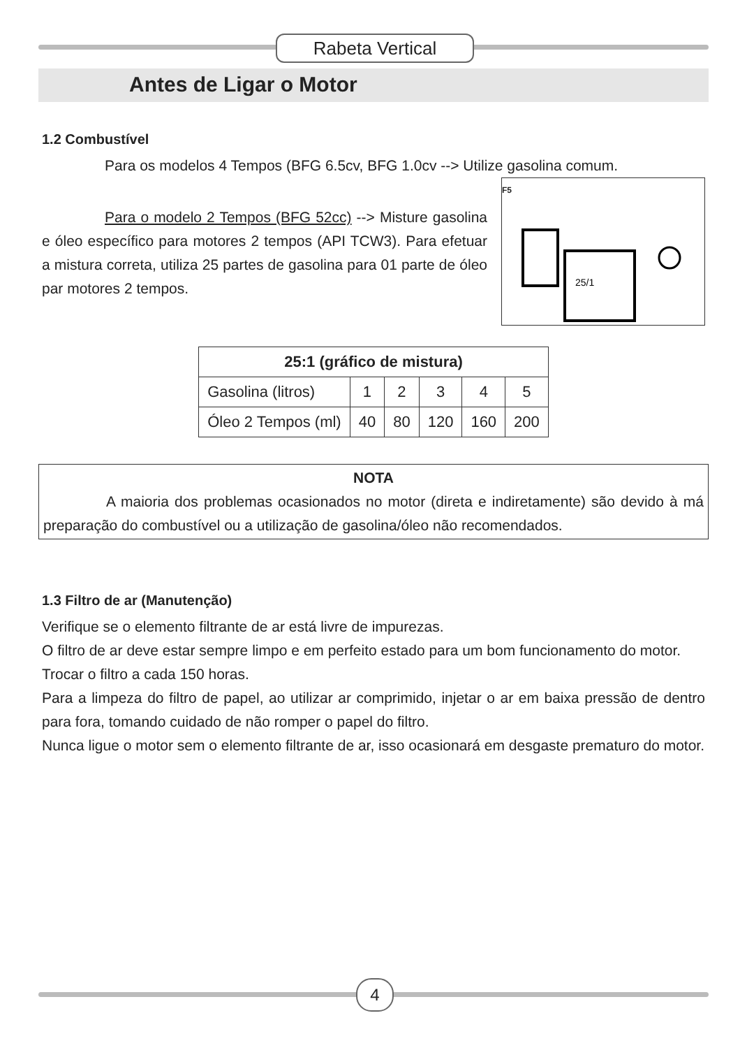Rabeta Vertical
Antes de Ligar o Motor
1.2 Combustível
Para os modelos 4 Tempos (BFG 6.5cv, BFG 1.0cv --> Utilize gasolina comum.
F5
25/1
Para o modelo 2 Tempos (BFG 52cc) --> Misture gasolina e óleo específico para motores 2 tempos (API TCW3). Para efetuar a mistura correta, utiliza 25 partes de gasolina para 01 parte de óleo par motores 2 tempos.
| 25:1 (gráfico de mistura) | | | | | |
| --- | --- | --- | --- | --- | --- |
| Gasolina (litros) | 1 | 2 | 3 | 4 | 5 |
| Óleo 2 Tempos (ml) | 40 | 80 | 120 | 160 | 200 |
NOTA
A maioria dos problemas ocasionados no motor (direta e indiretamente) são devido à má preparação do combustível ou a utilização de gasolina/óleo não recomendados.
1.3 Filtro de ar (Manutenção)
Verifique se o elemento filtrante de ar está livre de impurezas.
O filtro de ar deve estar sempre limpo e em perfeito estado para um bom funcionamento do motor.
Trocar o filtro a cada 150 horas.
Para a limpeza do filtro de papel, ao utilizar ar comprimido, injetar o ar em baixa pressão de dentro para fora, tomando cuidado de não romper o papel do filtro.
Nunca ligue o motor sem o elemento filtrante de ar, isso ocasionará em desgaste prematuro do motor.
4